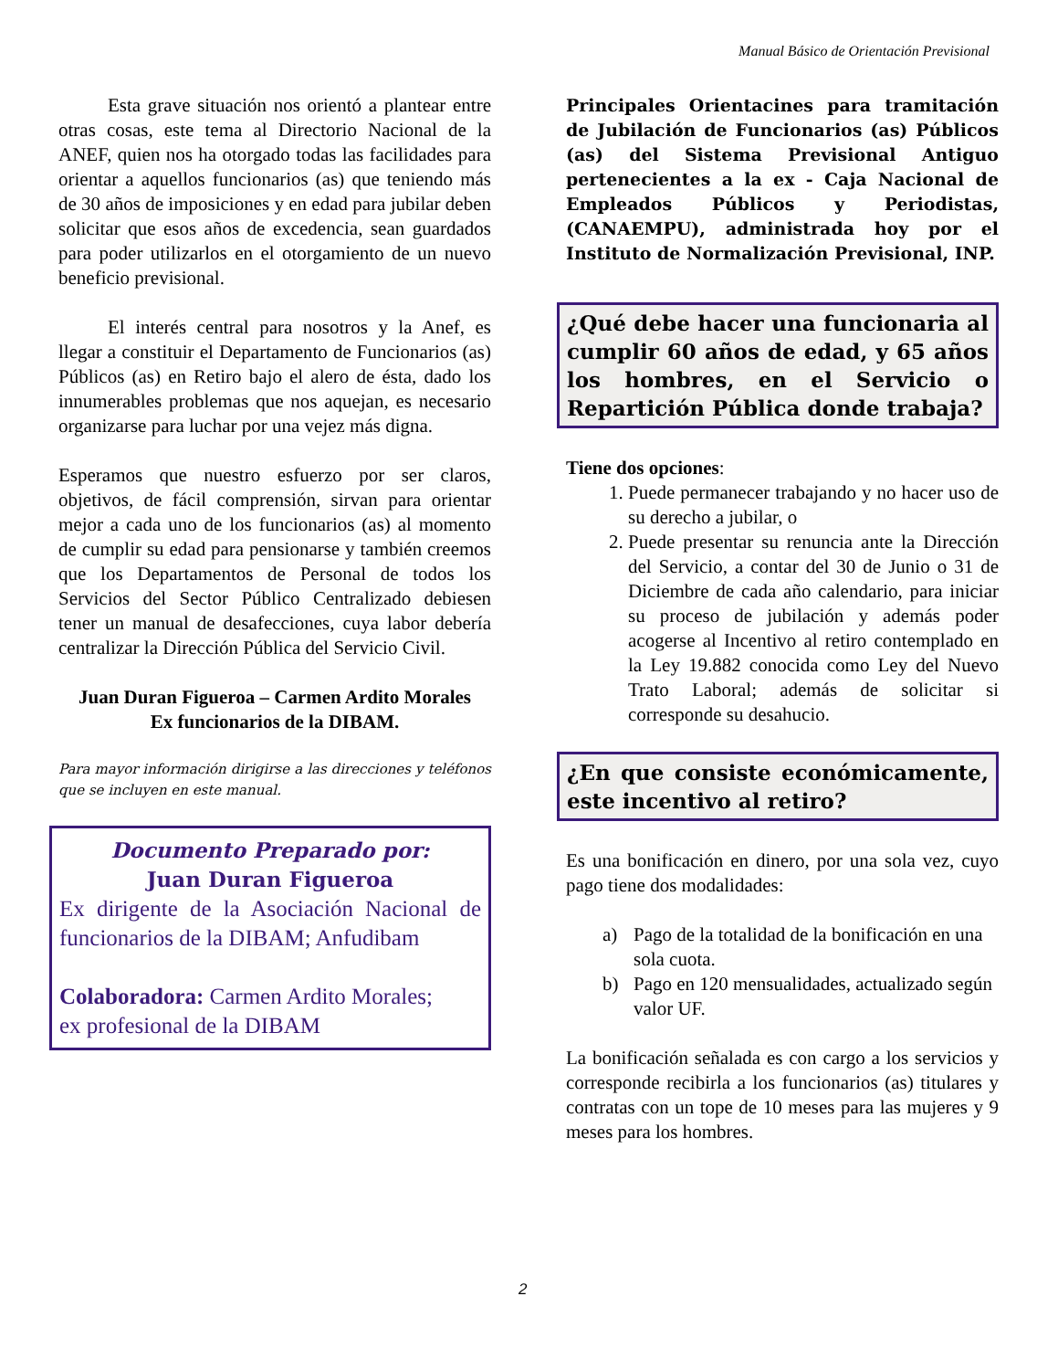Manual Básico de Orientación Previsional
Esta grave situación nos orientó a plantear entre otras cosas, este tema al Directorio Nacional de la ANEF, quien nos ha otorgado todas las facilidades para orientar a aquellos funcionarios (as) que teniendo más de 30 años de imposiciones y en edad para jubilar deben solicitar que esos años de excedencia, sean guardados para poder utilizarlos en el otorgamiento de un nuevo beneficio previsional.
El interés central para nosotros y la Anef, es llegar a constituir el Departamento de Funcionarios (as) Públicos (as) en Retiro bajo el alero de ésta, dado los innumerables problemas que nos aquejan, es necesario organizarse para luchar por una vejez más digna.
Esperamos que nuestro esfuerzo por ser claros, objetivos, de fácil comprensión, sirvan para orientar mejor a cada uno de los funcionarios (as) al momento de cumplir su edad para pensionarse y también creemos que los Departamentos de Personal de todos los Servicios del Sector Público Centralizado debiesen tener un manual de desafecciones, cuya labor debería centralizar la Dirección Pública del Servicio Civil.
Juan Duran Figueroa – Carmen Ardito Morales
Ex funcionarios de la DIBAM.
Para mayor información dirigirse a las direcciones y teléfonos que se incluyen en este manual.
Documento Preparado por:
Juan Duran Figueroa
Ex dirigente de la Asociación Nacional de funcionarios de la DIBAM; Anfudibam
Colaboradora: Carmen Ardito Morales;
ex profesional de la DIBAM
Principales Orientacines para tramitación de Jubilación de Funcionarios (as) Públicos (as) del Sistema Previsional Antiguo pertenecientes a la ex - Caja Nacional de Empleados Públicos y Periodistas, (CANAEMPU), administrada hoy por el Instituto de Normalización Previsional, INP.
¿Qué debe hacer una funcionaria al cumplir 60 años de edad, y 65 años los hombres, en el Servicio o Repartición Pública donde trabaja?
Tiene dos opciones:
1. Puede permanecer trabajando y no hacer uso de su derecho a jubilar, o
2. Puede presentar su renuncia ante la Dirección del Servicio, a contar del 30 de Junio o 31 de Diciembre de cada año calendario, para iniciar su proceso de jubilación y además poder acogerse al Incentivo al retiro contemplado en la Ley 19.882 conocida como Ley del Nuevo Trato Laboral; además de solicitar si corresponde su desahucio.
¿En que consiste económicamente, este incentivo al retiro?
Es una bonificación en dinero, por una sola vez, cuyo pago tiene dos modalidades:
a) Pago de la totalidad de la bonificación en una sola cuota.
b) Pago en 120 mensualidades, actualizado según valor UF.
La bonificación señalada es con cargo a los servicios y corresponde recibirla a los funcionarios (as) titulares y contratas con un tope de 10 meses para las mujeres y 9 meses para los hombres.
2